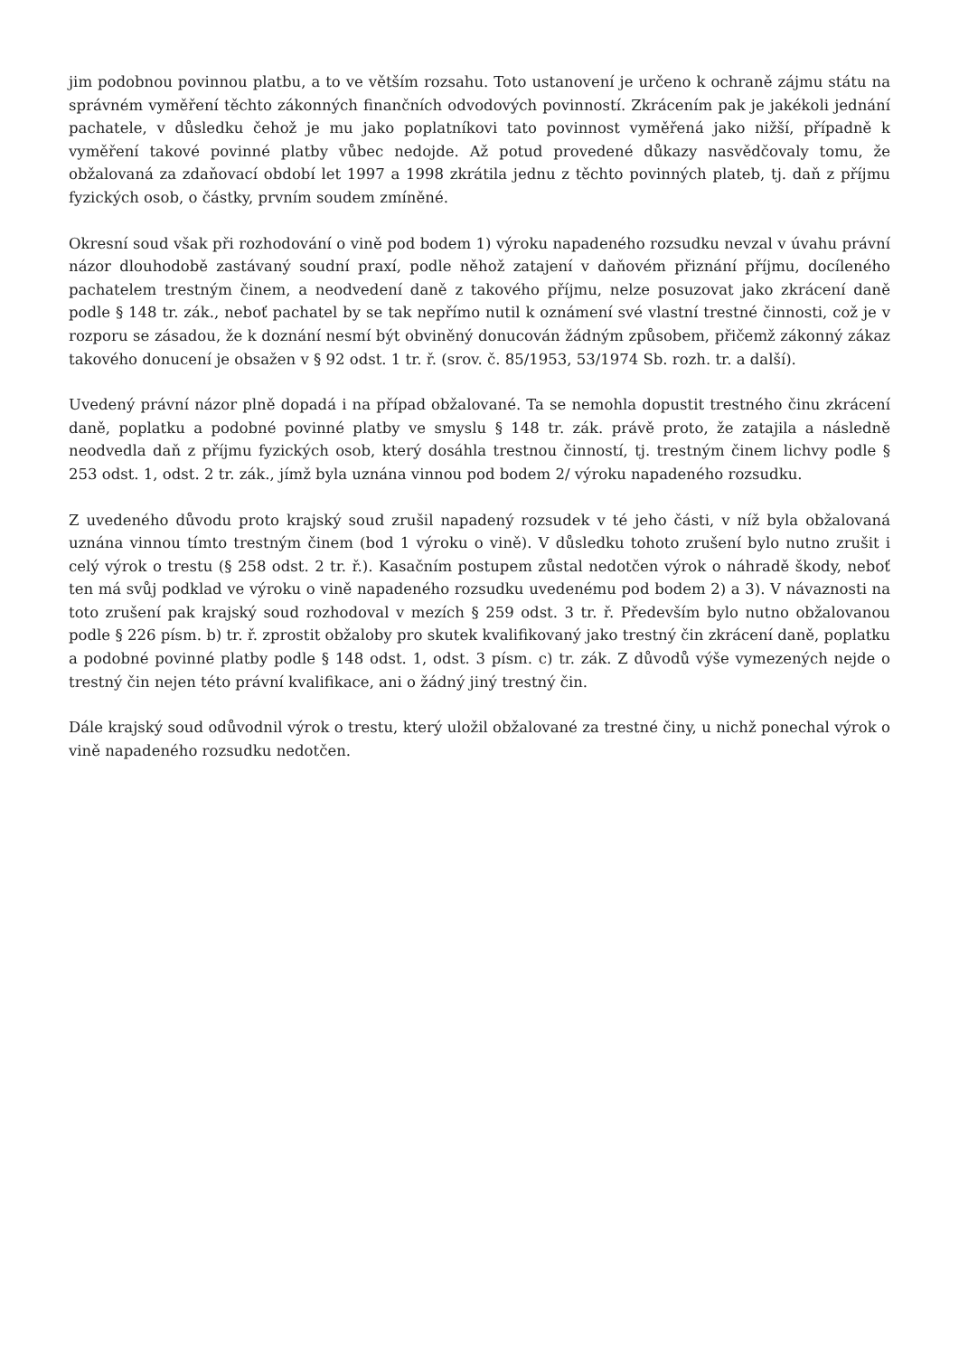jim podobnou povinnou platbu, a to ve větším rozsahu. Toto ustanovení je určeno k ochraně zájmu státu na správném vyměření těchto zákonných finančních odvodových povinností. Zkrácením pak je jakékoli jednání pachatele, v důsledku čehož je mu jako poplatníkovi tato povinnost vyměřená jako nižší, případně k vyměření takové povinné platby vůbec nedojde. Až potud provedené důkazy nasvědčovaly tomu, že obžalovaná za zdaňovací období let 1997 a 1998 zkrátila jednu z těchto povinných plateb, tj. daň z příjmu fyzických osob, o částky, prvním soudem zmíněné.
Okresní soud však při rozhodování o vině pod bodem 1) výroku napadeného rozsudku nevzal v úvahu právní názor dlouhodobě zastávaný soudní praxí, podle něhož zatajení v daňovém přiznání příjmu, docíleného pachatelem trestným činem, a neodvedení daně z takového příjmu, nelze posuzovat jako zkrácení daně podle § 148 tr. zák., neboť pachatel by se tak nepřímo nutil k oznámení své vlastní trestné činnosti, což je v rozporu se zásadou, že k doznání nesmí být obviněný donucován žádným způsobem, přičemž zákonný zákaz takového donucení je obsažen v § 92 odst. 1 tr. ř. (srov. č. 85/1953, 53/1974 Sb. rozh. tr. a další).
Uvedený právní názor plně dopadá i na případ obžalované. Ta se nemohla dopustit trestného činu zkrácení daně, poplatku a podobné povinné platby ve smyslu § 148 tr. zák. právě proto, že zatajila a následně neodvedla daň z příjmu fyzických osob, který dosáhla trestnou činností, tj. trestným činem lichvy podle § 253 odst. 1, odst. 2 tr. zák., jímž byla uznána vinnou pod bodem 2/ výroku napadeného rozsudku.
Z uvedeného důvodu proto krajský soud zrušil napadený rozsudek v té jeho části, v níž byla obžalovaná uznána vinnou tímto trestným činem (bod 1 výroku o vině). V důsledku tohoto zrušení bylo nutno zrušit i celý výrok o trestu (§ 258 odst. 2 tr. ř.). Kasačním postupem zůstal nedotčen výrok o náhradě škody, neboť ten má svůj podklad ve výroku o vině napadeného rozsudku uvedenému pod bodem 2) a 3). V návaznosti na toto zrušení pak krajský soud rozhodoval v mezích § 259 odst. 3 tr. ř. Především bylo nutno obžalovanou podle § 226 písm. b) tr. ř. zprostit obžaloby pro skutek kvalifikovaný jako trestný čin zkrácení daně, poplatku a podobné povinné platby podle § 148 odst. 1, odst. 3 písm. c) tr. zák. Z důvodů výše vymezených nejde o trestný čin nejen této právní kvalifikace, ani o žádný jiný trestný čin.
Dále krajský soud odůvodnil výrok o trestu, který uložil obžalované za trestné činy, u nichž ponechal výrok o vině napadeného rozsudku nedotčen.